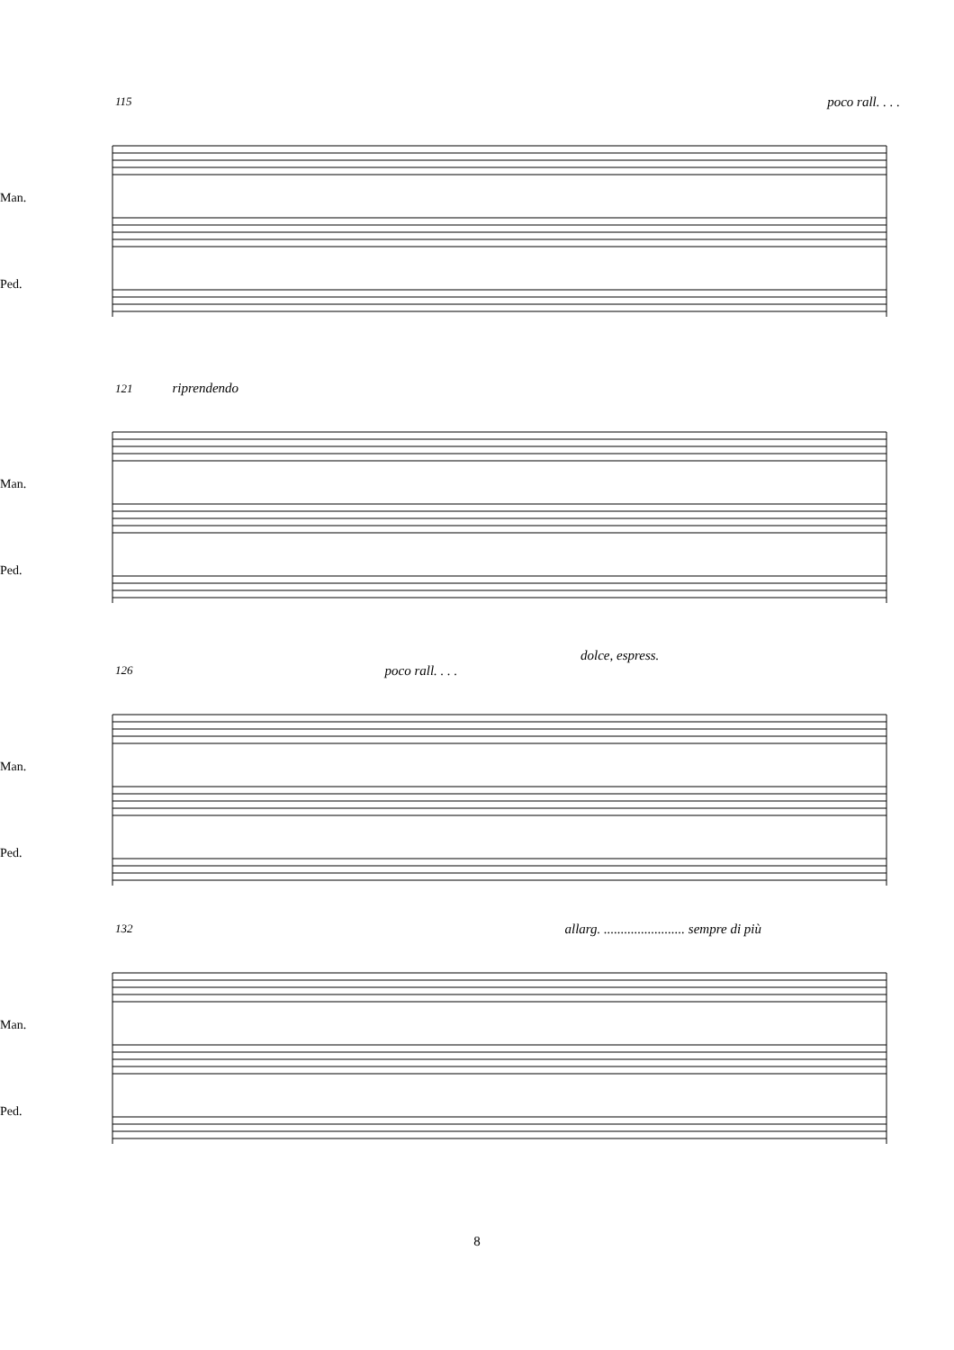115 poco rall. . . .
Man.
Ped.
121 riprendendo
Man.
Ped.
dolce, espress.
126 poco rall. . . .
Man.
Ped.
132 allarg. ........................ sempre di più
Man.
Ped.
8